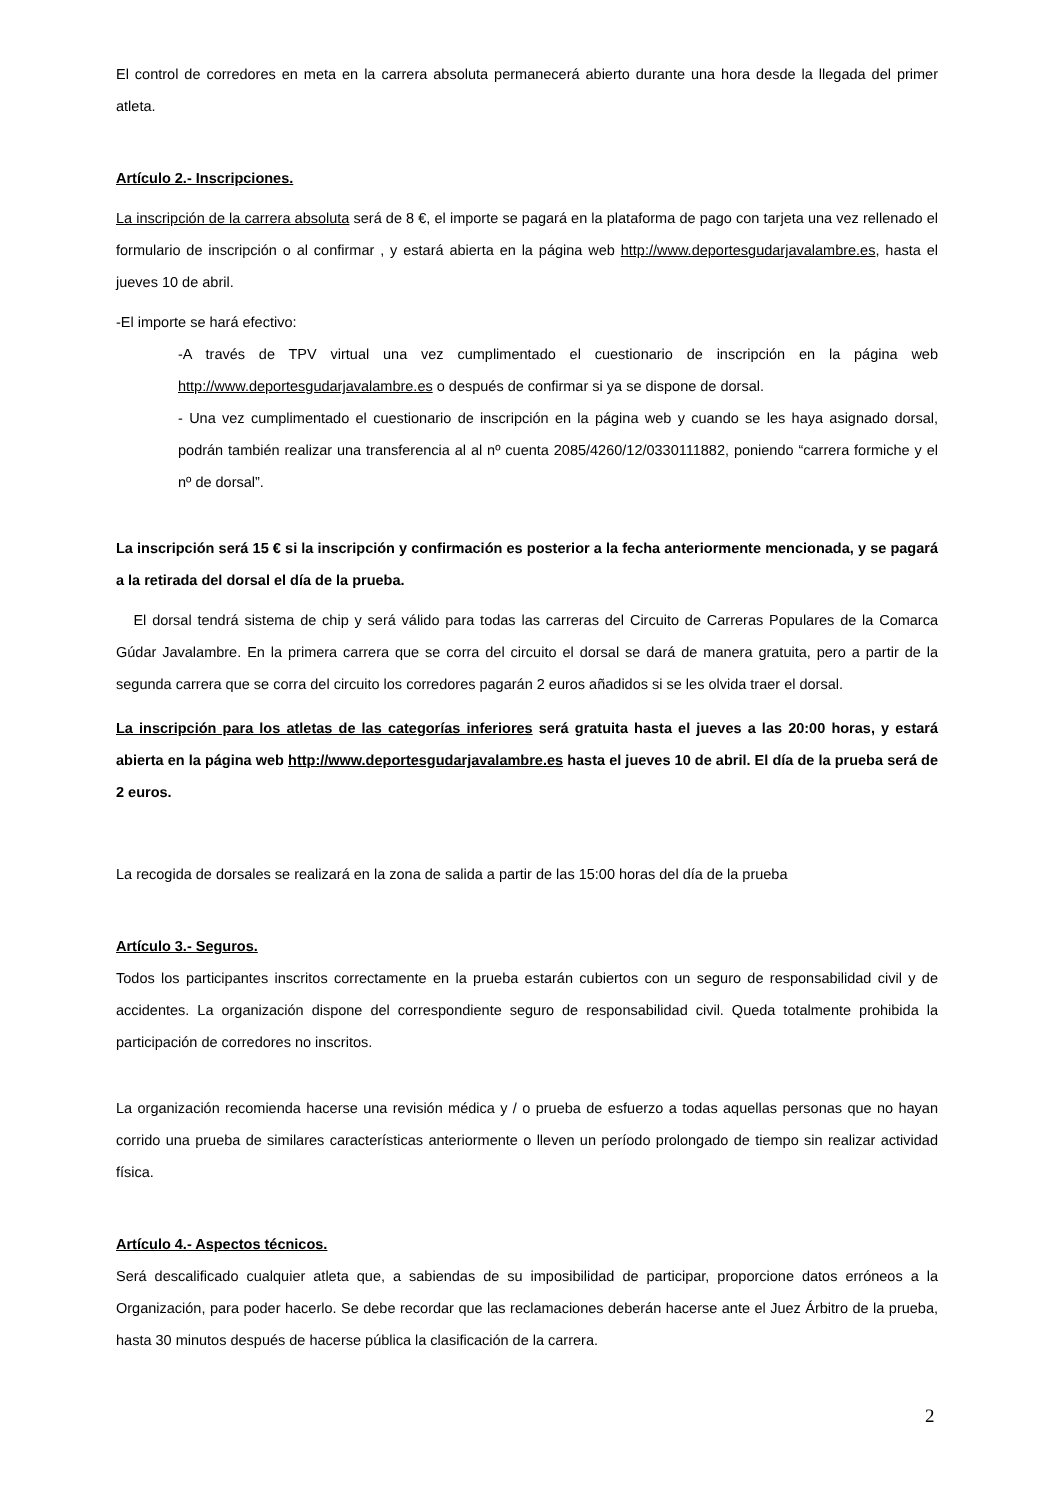El control de corredores en meta en la carrera absoluta permanecerá abierto durante una hora desde la llegada del primer atleta.
Artículo 2.- Inscripciones.
La inscripción de la carrera absoluta será de 8 €, el importe se pagará en la plataforma de pago con tarjeta una vez rellenado el formulario de inscripción o al confirmar , y estará abierta en la página web http://www.deportesgudarjavalambre.es, hasta el jueves 10 de abril.
-El importe se hará efectivo:
-A través de TPV virtual una vez cumplimentado el cuestionario de inscripción en la página web http://www.deportesgudarjavalambre.es o después de confirmar si ya se dispone de dorsal.
- Una vez cumplimentado el cuestionario de inscripción en la página web y cuando se les haya asignado dorsal, podrán también realizar una transferencia al al nº cuenta 2085/4260/12/0330111882, poniendo “carrera formiche y el nº de dorsal”.
La inscripción será 15 € si la inscripción y confirmación es posterior a la fecha anteriormente mencionada, y se pagará a la retirada del dorsal el día de la prueba.
El dorsal tendrá sistema de chip y será válido para todas las carreras del Circuito de Carreras Populares de la Comarca Gúdar Javalambre. En la primera carrera que se corra del circuito el dorsal se dará de manera gratuita, pero a partir de la segunda carrera que se corra del circuito los corredores pagarán 2 euros añadidos si se les olvida traer el dorsal.
La inscripción para los atletas de las categorías inferiores será gratuita hasta el jueves a las 20:00 horas, y estará abierta en la página web http://www.deportesgudarjavalambre.es hasta el jueves 10 de abril. El día de la prueba será de 2 euros.
La recogida de dorsales se realizará en la zona de salida a partir de las 15:00 horas del día de la prueba
Artículo 3.- Seguros.
Todos los participantes inscritos correctamente en la prueba estarán cubiertos con un seguro de responsabilidad civil y de accidentes. La organización dispone del correspondiente seguro de responsabilidad civil. Queda totalmente prohibida la participación de corredores no inscritos.
La organización recomienda hacerse una revisión médica y / o prueba de esfuerzo a todas aquellas personas que no hayan corrido una prueba de similares características anteriormente o lleven un período prolongado de tiempo sin realizar actividad física.
Artículo 4.- Aspectos técnicos.
Será descalificado cualquier atleta que, a sabiendas de su imposibilidad de participar, proporcione datos erróneos a la Organización, para poder hacerlo. Se debe recordar que las reclamaciones deberán hacerse ante el Juez Árbitro de la prueba, hasta 30 minutos después de hacerse pública la clasificación de la carrera.
2